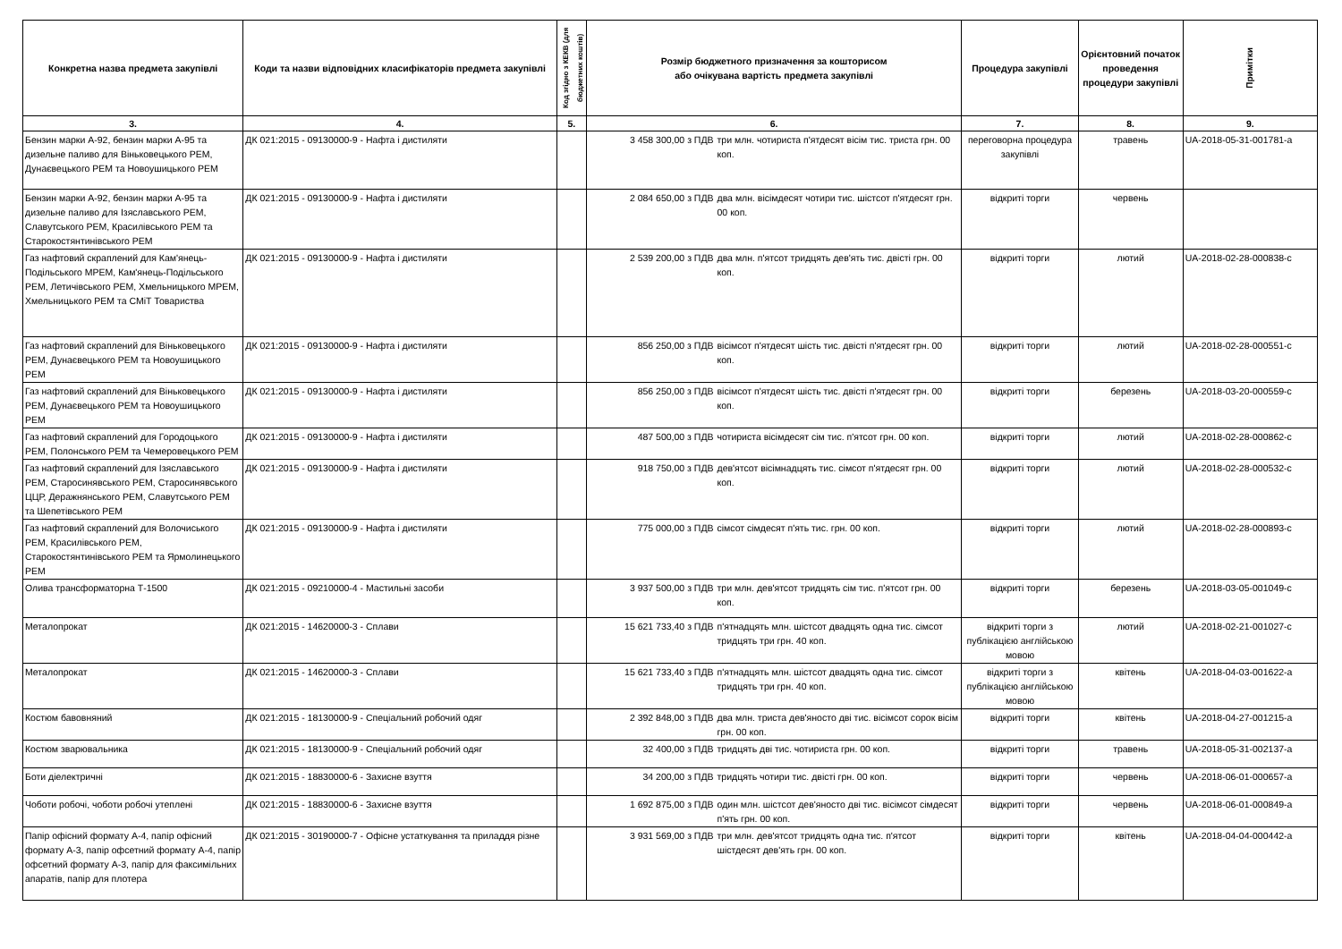| Конкретна назва предмета закупівлі | Коди та назви відповідних класифікаторів предмета закупівлі | Код згідно з КЕКВ (для бюджетних коштів) | Розмір бюджетного призначення за кошторисом або очікувана вартість предмета закупівлі | | Процедура закупівлі | Орієнтовний початок проведення процедури закупівлі | Примітки |
| --- | --- | --- | --- | --- | --- | --- | --- |
| 3. | 4. | 5. | 6. | | 7. | 8. | 9. |
| Бензин марки А-92, бензин марки А-95 та дизельне паливо для Віньковецького РЕМ, Дунаєвецького РЕМ та Новоушицького РЕМ | ДК 021:2015 - 09130000-9 - Нафта і дистиляти | | 3 458 300,00 з ПДВ | три млн. чотириста п'ятдесят вісім тис. триста грн. 00 коп. | переговорна процедура закупівлі | травень | UA-2018-05-31-001781-a |
| Бензин марки А-92, бензин марки А-95 та дизельне паливо для Ізяславського РЕМ, Славутського РЕМ, Красилівського РЕМ та Старокостянтинівського РЕМ | ДК 021:2015 - 09130000-9 - Нафта і дистиляти | | 2 084 650,00 з ПДВ | два млн. вісімдесят чотири тис. шістсот п'ятдесят грн. 00 коп. | відкриті торги | червень | |
| Газ нафтовий скраплений для Кам'янець-Подільського МРЕМ, Кам'янець-Подільського РЕМ, Летичівського РЕМ, Хмельницького МРЕМ, Хмельницького РЕМ та СМіТ Товариства | ДК 021:2015 - 09130000-9 - Нафта і дистиляти | | 2 539 200,00 з ПДВ | два млн. п'ятсот тридцять дев'ять тис. двісті грн. 00 коп. | відкриті торги | лютий | UA-2018-02-28-000838-c |
| Газ нафтовий скраплений для Віньковецького РЕМ, Дунаєвецького РЕМ та Новоушицького РЕМ | ДК 021:2015 - 09130000-9 - Нафта і дистиляти | | 856 250,00 з ПДВ | вісімсот п'ятдесят шість тис. двісті п'ятдесят грн. 00 коп. | відкриті торги | лютий | UA-2018-02-28-000551-c |
| Газ нафтовий скраплений для Віньковецького РЕМ, Дунаєвецького РЕМ та Новоушицького РЕМ | ДК 021:2015 - 09130000-9 - Нафта і дистиляти | | 856 250,00 з ПДВ | вісімсот п'ятдесят шість тис. двісті п'ятдесят грн. 00 коп. | відкриті торги | березень | UA-2018-03-20-000559-c |
| Газ нафтовий скраплений для Городоцького РЕМ, Полонського РЕМ та Чемеровецького РЕМ | ДК 021:2015 - 09130000-9 - Нафта і дистиляти | | 487 500,00 з ПДВ | чотириста вісімдесят сім тис. п'ятсот грн. 00 коп. | відкриті торги | лютий | UA-2018-02-28-000862-c |
| Газ нафтовий скраплений для Ізяславського РЕМ, Старосинявського РЕМ, Старосинявського ЦЦР, Деражнянського РЕМ, Славутського РЕМ та Шепетівського РЕМ | ДК 021:2015 - 09130000-9 - Нафта і дистиляти | | 918 750,00 з ПДВ | дев'ятсот вісімнадцять тис. сімсот п'ятдесят грн. 00 коп. | відкриті торги | лютий | UA-2018-02-28-000532-c |
| Газ нафтовий скраплений для Волочиського РЕМ, Красилівського РЕМ, Старокостянтинівського РЕМ та Ярмолинецького РЕМ | ДК 021:2015 - 09130000-9 - Нафта і дистиляти | | 775 000,00 з ПДВ | сімсот сімдесят п'ять тис. грн. 00 коп. | відкриті торги | лютий | UA-2018-02-28-000893-c |
| Олива трансформаторна Т-1500 | ДК 021:2015 - 09210000-4 - Мастильні засоби | | 3 937 500,00 з ПДВ | три млн. дев'ятсот тридцять сім тис. п'ятсот грн. 00 коп. | відкриті торги | березень | UA-2018-03-05-001049-c |
| Металопрокат | ДК 021:2015 - 14620000-3 - Сплави | | 15 621 733,40 з ПДВ | п'ятнадцять млн. шістсот двадцять одна тис. сімсот тридцять три грн. 40 коп. | відкриті торги з публікацією англійською мовою | лютий | UA-2018-02-21-001027-c |
| Металопрокат | ДК 021:2015 - 14620000-3 - Сплави | | 15 621 733,40 з ПДВ | п'ятнадцять млн. шістсот двадцять одна тис. сімсот тридцять три грн. 40 коп. | відкриті торги з публікацією англійською мовою | квітень | UA-2018-04-03-001622-a |
| Костюм бавовняний | ДК 021:2015 - 18130000-9 - Спеціальний робочий одяг | | 2 392 848,00 з ПДВ | два млн. триста дев'яносто дві тис. вісімсот сорок вісім грн. 00 коп. | відкриті торги | квітень | UA-2018-04-27-001215-a |
| Костюм зварювальника | ДК 021:2015 - 18130000-9 - Спеціальний робочий одяг | | 32 400,00 з ПДВ | тридцять дві тис. чотириста грн. 00 коп. | відкриті торги | травень | UA-2018-05-31-002137-a |
| Боти діелектричні | ДК 021:2015 - 18830000-6 - Захисне взуття | | 34 200,00 з ПДВ | тридцять чотири тис. двісті грн. 00 коп. | відкриті торги | червень | UA-2018-06-01-000657-a |
| Чоботи робочі, чоботи робочі утеплені | ДК 021:2015 - 18830000-6 - Захисне взуття | | 1 692 875,00 з ПДВ | один млн. шістсот дев'яносто дві тис. вісімсот сімдесят п'ять грн. 00 коп. | відкриті торги | червень | UA-2018-06-01-000849-a |
| Папір офісний формату А-4, папір офісний формату А-3, папір офсетний формату А-4, папір офсетний формату А-3, папір для факсимільних апаратів, папір для плотера | ДК 021:2015 - 30190000-7 - Офісне устаткування та приладдя різне | | 3 931 569,00 з ПДВ | три млн. дев'ятсот тридцять одна тис. п'ятсот шістдесят дев'ять грн. 00 коп. | відкриті торги | квітень | UA-2018-04-04-000442-a |